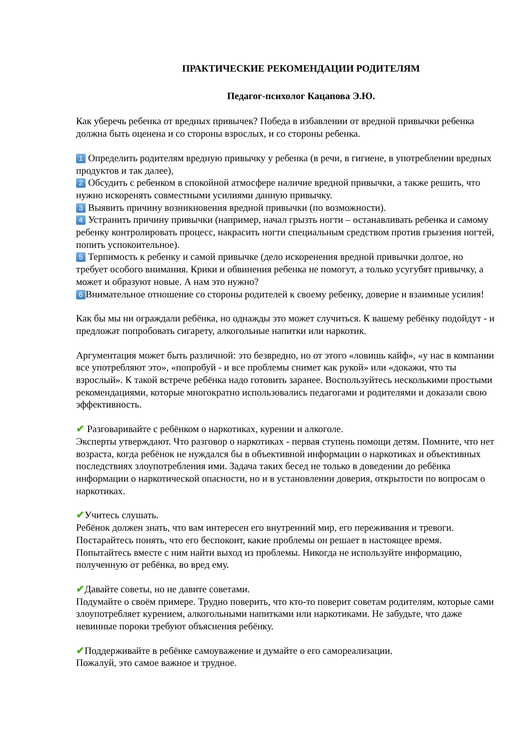ПРАКТИЧЕСКИЕ РЕКОМЕНДАЦИИ РОДИТЕЛЯМ
Педагог-психолог Кацапова Э.Ю.
Как уберечь ребенка от вредных привычек? Победа в избавлении от вредной привычки ребенка должна быть оценена и со стороны взрослых, и со стороны ребенка.
1 Определить родителям вредную привычку у ребенка (в речи, в гигиене, в употреблении вредных продуктов и так далее),
2 Обсудить с ребенком в спокойной атмосфере наличие вредной привычки, а также решить, что нужно искоренять совместными усилиями данную привычку.
3 Выявить причину возникновения вредной привычки (по возможности).
4 Устранить причину привычки (например, начал грызть ногти – останавливать ребенка и самому ребенку контролировать процесс, накрасить ногти специальным средством против грызения ногтей, попить успокоительное).
5 Терпимость к ребенку и самой привычке (дело искоренения вредной привычки долгое, но требует особого внимания. Крики и обвинения ребенка не помогут, а только усугубят привычку, а может и образуют новые. А нам это нужно?
6 Внимательное отношение со стороны родителей к своему ребенку, доверие и взаимные усилия!
Как бы мы ни ограждали ребёнка, но однажды это может случиться. К вашему ребёнку подойдут - и предложат попробовать сигарету, алкогольные напитки или наркотик.
Аргументация может быть различной: это безвредно, но от этого «ловишь кайф», «у нас в компании все употребляют это», «попробуй - и все проблемы снимет как рукой» или «докажи, что ты взрослый». К такой встрече ребёнка надо готовить заранее. Воспользуйтесь несколькими простыми рекомендациями, которые многократно использовались педагогами и родителями и доказали свою эффективность.
✔ Разговаривайте с ребёнком о наркотиках, курении и алкоголе.
Эксперты утверждают. Что разговор о наркотиках - первая ступень помощи детям. Помните, что нет возраста, когда ребёнок не нуждался бы в объективной информации о наркотиках и объективных последствиях злоупотребления ими. Задача таких бесед не только в доведении до ребёнка информации о наркотической опасности, но и в установлении доверия, открытости по вопросам о наркотиках.
✔Учитесь слушать.
Ребёнок должен знать, что вам интересен его внутренний мир, его переживания и тревоги. Постарайтесь понять, что его беспокоит, какие проблемы он решает в настоящее время. Попытайтесь вместе с ним найти выход из проблемы. Никогда не используйте информацию, полученную от ребёнка, во вред ему.
✔Давайте советы, но не давите советами.
Подумайте о своём примере. Трудно поверить, что кто-то поверит советам родителям, которые сами злоупотребляет курением, алкогольными напитками или наркотиками. Не забудьте, что даже невинные пороки требуют объяснения ребёнку.
✔Поддерживайте в ребёнке самоуважение и думайте о его самореализации.
Пожалуй, это самое важное и трудное.